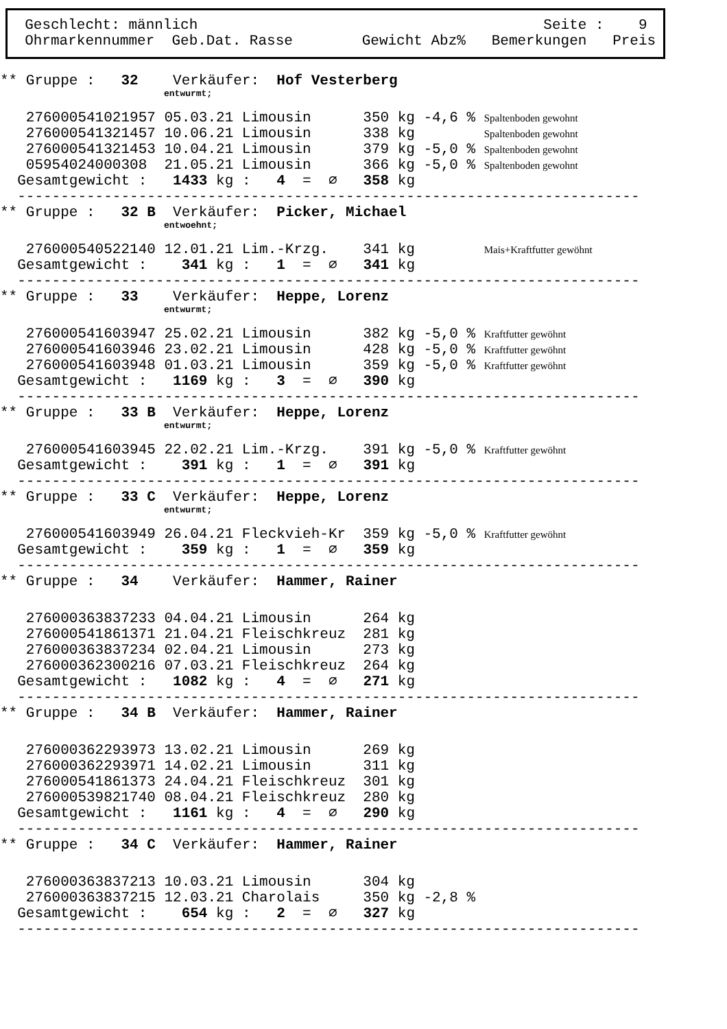Geschlecht: männlich Seite : 9
Ohrmarkennummer Geb.Dat. Rasse Gewicht Abz% Bemerkungen Preis
** Gruppe : 32 Verkäufer: Hof Vesterberg
entwurmt;
276000541021957 05.03.21 Limousin 350 kg -4,6 % Spaltenboden gewohnt
276000541321457 10.06.21 Limousin 338 kg Spaltenboden gewohnt
276000541321453 10.04.21 Limousin 379 kg -5,0 % Spaltenboden gewohnt
05954024000308 21.05.21 Limousin 366 kg -5,0 % Spaltenboden gewohnt
Gesamtgewicht : 1433 kg : 4 = ∅ 358 kg
------------------------------------------------------------------------
** Gruppe : 32 B Verkäufer: Picker, Michael
entwoehnt;
276000540522140 12.01.21 Lim.-Krzg. 341 kg Mais+Kraftfutter gewöhnt
Gesamtgewicht : 341 kg : 1 = ∅ 341 kg
------------------------------------------------------------------------
** Gruppe : 33 Verkäufer: Heppe, Lorenz
entwurmt;
276000541603947 25.02.21 Limousin 382 kg -5,0 % Kraftfutter gewöhnt
276000541603946 23.02.21 Limousin 428 kg -5,0 % Kraftfutter gewöhnt
276000541603948 01.03.21 Limousin 359 kg -5,0 % Kraftfutter gewöhnt
Gesamtgewicht : 1169 kg : 3 = ∅ 390 kg
------------------------------------------------------------------------
** Gruppe : 33 B Verkäufer: Heppe, Lorenz
entwurmt;
276000541603945 22.02.21 Lim.-Krzg. 391 kg -5,0 % Kraftfutter gewöhnt
Gesamtgewicht : 391 kg : 1 = ∅ 391 kg
------------------------------------------------------------------------
** Gruppe : 33 C Verkäufer: Heppe, Lorenz
entwurmt;
276000541603949 26.04.21 Fleckvieh-Kr 359 kg -5,0 % Kraftfutter gewöhnt
Gesamtgewicht : 359 kg : 1 = ∅ 359 kg
------------------------------------------------------------------------
** Gruppe : 34 Verkäufer: Hammer, Rainer
276000363837233 04.04.21 Limousin 264 kg
276000541861371 21.04.21 Fleischkreuz 281 kg
276000363837234 02.04.21 Limousin 273 kg
276000362300216 07.03.21 Fleischkreuz 264 kg
Gesamtgewicht : 1082 kg : 4 = ∅ 271 kg
------------------------------------------------------------------------
** Gruppe : 34 B Verkäufer: Hammer, Rainer
276000362293973 13.02.21 Limousin 269 kg
276000362293971 14.02.21 Limousin 311 kg
276000541861373 24.04.21 Fleischkreuz 301 kg
276000539821740 08.04.21 Fleischkreuz 280 kg
Gesamtgewicht : 1161 kg : 4 = ∅ 290 kg
------------------------------------------------------------------------
** Gruppe : 34 C Verkäufer: Hammer, Rainer
276000363837213 10.03.21 Limousin 304 kg
276000363837215 12.03.21 Charolais 350 kg -2,8 %
Gesamtgewicht : 654 kg : 2 = ∅ 327 kg
------------------------------------------------------------------------